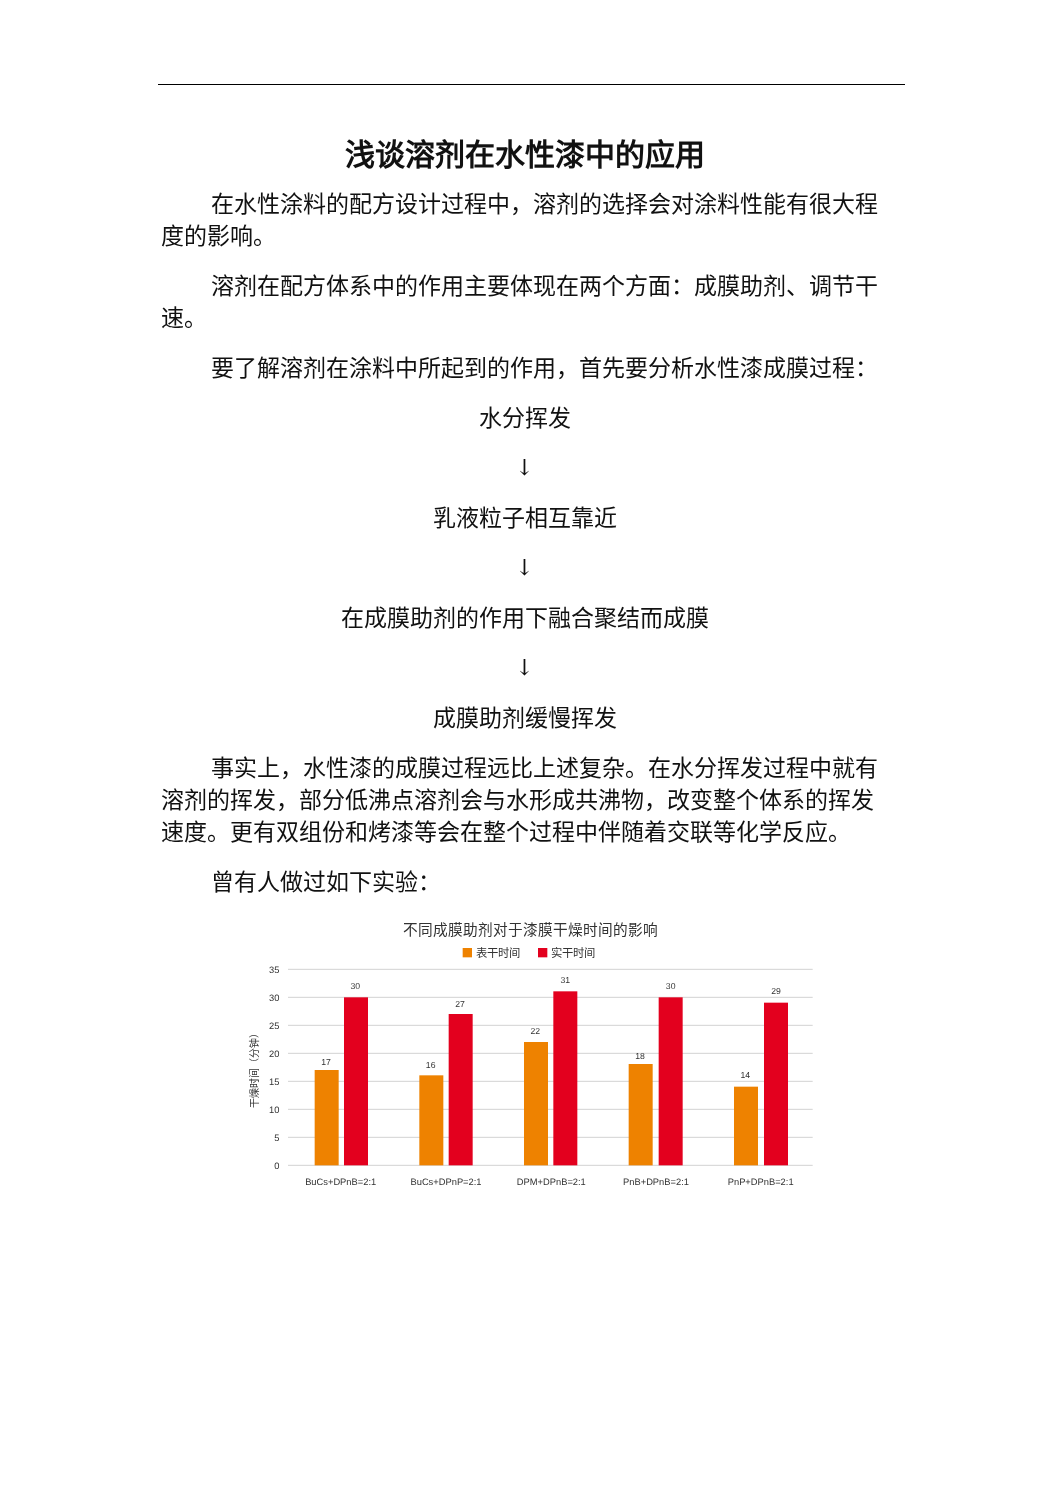浅谈溶剂在水性漆中的应用
在水性涂料的配方设计过程中，溶剂的选择会对涂料性能有很大程度的影响。
溶剂在配方体系中的作用主要体现在两个方面：成膜助剂、调节干速。
要了解溶剂在涂料中所起到的作用，首先要分析水性漆成膜过程：
水分挥发
↓
乳液粒子相互靠近
↓
在成膜助剂的作用下融合聚结而成膜
↓
成膜助剂缓慢挥发
事实上，水性漆的成膜过程远比上述复杂。在水分挥发过程中就有溶剂的挥发，部分低沸点溶剂会与水形成共沸物，改变整个体系的挥发速度。更有双组份和烤漆等会在整个过程中伴随着交联等化学反应。
曾有人做过如下实验：
不同成膜助剂对于漆膜干燥时间的影响
表干时间
实干时间
35
30
25
20
15
10
5
0
干燥时间（分钟）
17
30
16
27
22
31
18
30
14
29
BuCs+DPnB=2:1
BuCs+DPnP=2:1
DPM+DPnB=2:1
PnB+DPnB=2:1
PnP+DPnB=2:1